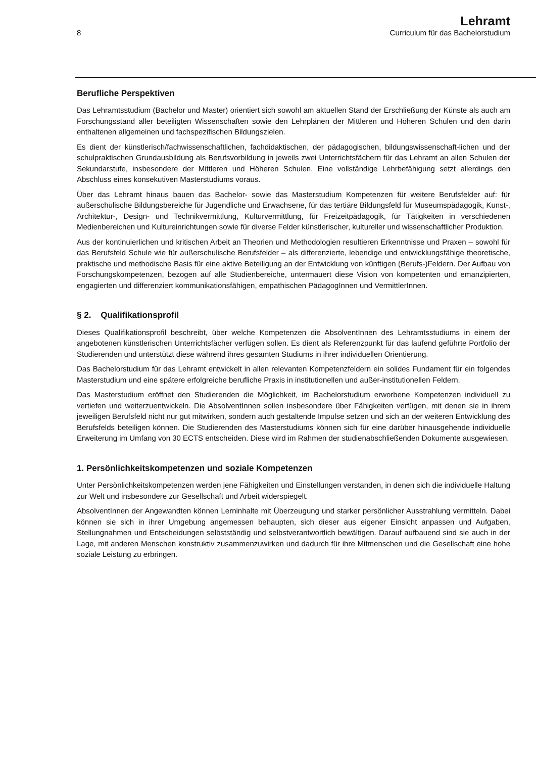8
Lehramt
Curriculum für das Bachelorstudium
Berufliche Perspektiven
Das Lehramtsstudium (Bachelor und Master) orientiert sich sowohl am aktuellen Stand der Erschließung der Künste als auch am Forschungsstand aller beteiligten Wissenschaften sowie den Lehrplänen der Mittleren und Höheren Schulen und den darin enthaltenen allgemeinen und fachspezifischen Bildungszielen.
Es dient der künstlerisch/fachwissenschaftlichen, fachdidaktischen, der pädagogischen, bildungswissenschaft-lichen und der schulpraktischen Grundausbildung als Berufsvorbildung in jeweils zwei Unterrichtsfächern für das Lehramt an allen Schulen der Sekundarstufe, insbesondere der Mittleren und Höheren Schulen. Eine vollständige Lehrbefähigung setzt allerdings den Abschluss eines konsekutiven Masterstudiums voraus.
Über das Lehramt hinaus bauen das Bachelor- sowie das Masterstudium Kompetenzen für weitere Berufsfelder auf: für außerschulische Bildungsbereiche für Jugendliche und Erwachsene, für das tertiäre Bildungsfeld für Museumspädagogik, Kunst-, Architektur-, Design- und Technikvermittlung, Kulturvermittlung, für Freizeitpädagogik, für Tätigkeiten in verschiedenen Medienbereichen und Kultureinrichtungen sowie für diverse Felder künstlerischer, kultureller und wissenschaftlicher Produktion.
Aus der kontinuierlichen und kritischen Arbeit an Theorien und Methodologien resultieren Erkenntnisse und Praxen – sowohl für das Berufsfeld Schule wie für außerschulische Berufsfelder – als differenzierte, lebendige und entwicklungsfähige theoretische, praktische und methodische Basis für eine aktive Beteiligung an der Entwicklung von künftigen (Berufs-)Feldern. Der Aufbau von Forschungskompetenzen, bezogen auf alle Studienbereiche, untermauert diese Vision von kompetenten und emanzipierten, engagierten und differenziert kommunikationsfähigen, empathischen PädagogInnen und VermittlerInnen.
§ 2. Qualifikationsprofil
Dieses Qualifikationsprofil beschreibt, über welche Kompetenzen die AbsolventInnen des Lehramtsstudiums in einem der angebotenen künstlerischen Unterrichtsfächer verfügen sollen. Es dient als Referenzpunkt für das laufend geführte Portfolio der Studierenden und unterstützt diese während ihres gesamten Studiums in ihrer individuellen Orientierung.
Das Bachelorstudium für das Lehramt entwickelt in allen relevanten Kompetenzfeldern ein solides Fundament für ein folgendes Masterstudium und eine spätere erfolgreiche berufliche Praxis in institutionellen und außer-institutionellen Feldern.
Das Masterstudium eröffnet den Studierenden die Möglichkeit, im Bachelorstudium erworbene Kompetenzen individuell zu vertiefen und weiterzuentwickeln. Die AbsolventInnen sollen insbesondere über Fähigkeiten verfügen, mit denen sie in ihrem jeweiligen Berufsfeld nicht nur gut mitwirken, sondern auch gestaltende Impulse setzen und sich an der weiteren Entwicklung des Berufsfelds beteiligen können. Die Studierenden des Masterstudiums können sich für eine darüber hinausgehende individuelle Erweiterung im Umfang von 30 ECTS entscheiden. Diese wird im Rahmen der studienabschließenden Dokumente ausgewiesen.
1. Persönlichkeitskompetenzen und soziale Kompetenzen
Unter Persönlichkeitskompetenzen werden jene Fähigkeiten und Einstellungen verstanden, in denen sich die individuelle Haltung zur Welt und insbesondere zur Gesellschaft und Arbeit widerspiegelt.
AbsolventInnen der Angewandten können Lerninhalte mit Überzeugung und starker persönlicher Ausstrahlung vermitteln. Dabei können sie sich in ihrer Umgebung angemessen behaupten, sich dieser aus eigener Einsicht anpassen und Aufgaben, Stellungnahmen und Entscheidungen selbstständig und selbstverantwortlich bewältigen. Darauf aufbauend sind sie auch in der Lage, mit anderen Menschen konstruktiv zusammenzuwirken und dadurch für ihre Mitmenschen und die Gesellschaft eine hohe soziale Leistung zu erbringen.